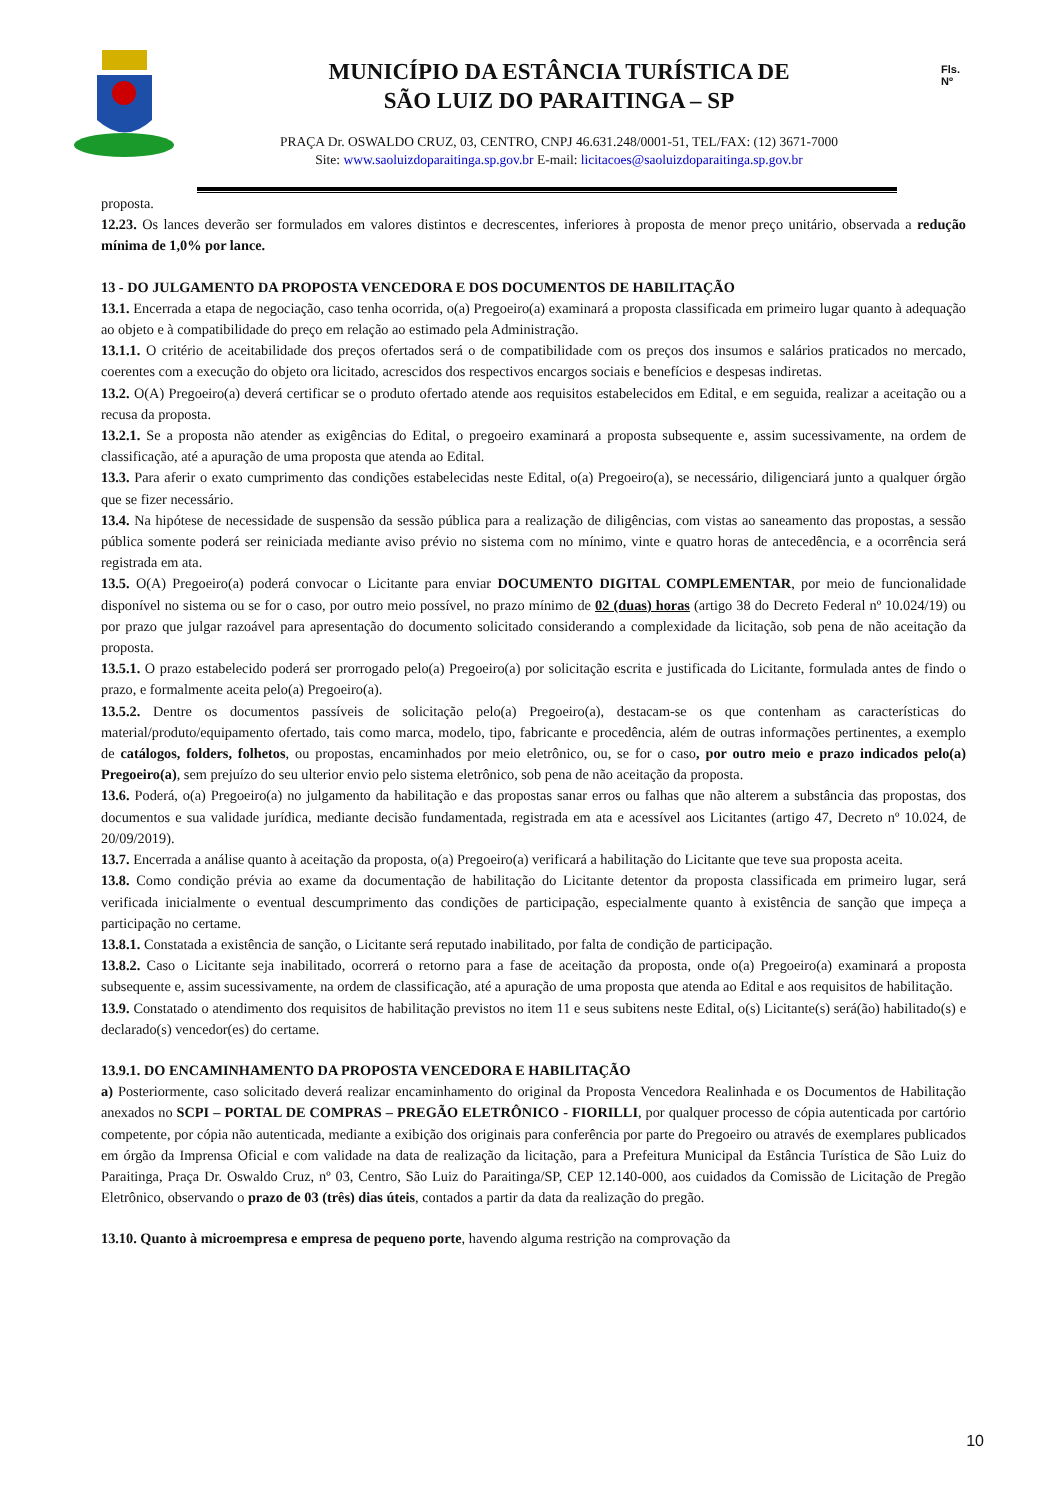MUNICÍPIO DA ESTÂNCIA TURÍSTICA DE
SÃO LUIZ DO PARAITINGA – SP
PRAÇA Dr. OSWALDO CRUZ, 03, CENTRO, CNPJ 46.631.248/0001-51, TEL/FAX: (12) 3671-7000
Site: www.saoluizdoparaitinga.sp.gov.br E-mail: licitacoes@saoluizdoparaitinga.sp.gov.br
Fls.
Nº
proposta.
12.23. Os lances deverão ser formulados em valores distintos e decrescentes, inferiores à proposta de menor preço unitário, observada a redução mínima de 1,0% por lance.
13 - DO JULGAMENTO DA PROPOSTA VENCEDORA E DOS DOCUMENTOS DE HABILITAÇÃO
13.1. Encerrada a etapa de negociação, caso tenha ocorrida, o(a) Pregoeiro(a) examinará a proposta classificada em primeiro lugar quanto à adequação ao objeto e à compatibilidade do preço em relação ao estimado pela Administração.
13.1.1. O critério de aceitabilidade dos preços ofertados será o de compatibilidade com os preços dos insumos e salários praticados no mercado, coerentes com a execução do objeto ora licitado, acrescidos dos respectivos encargos sociais e benefícios e despesas indiretas.
13.2. O(A) Pregoeiro(a) deverá certificar se o produto ofertado atende aos requisitos estabelecidos em Edital, e em seguida, realizar a aceitação ou a recusa da proposta.
13.2.1. Se a proposta não atender as exigências do Edital, o pregoeiro examinará a proposta subsequente e, assim sucessivamente, na ordem de classificação, até a apuração de uma proposta que atenda ao Edital.
13.3. Para aferir o exato cumprimento das condições estabelecidas neste Edital, o(a) Pregoeiro(a), se necessário, diligenciará junto a qualquer órgão que se fizer necessário.
13.4. Na hipótese de necessidade de suspensão da sessão pública para a realização de diligências, com vistas ao saneamento das propostas, a sessão pública somente poderá ser reiniciada mediante aviso prévio no sistema com no mínimo, vinte e quatro horas de antecedência, e a ocorrência será registrada em ata.
13.5. O(A) Pregoeiro(a) poderá convocar o Licitante para enviar DOCUMENTO DIGITAL COMPLEMENTAR, por meio de funcionalidade disponível no sistema ou se for o caso, por outro meio possível, no prazo mínimo de 02 (duas) horas (artigo 38 do Decreto Federal nº 10.024/19) ou por prazo que julgar razoável para apresentação do documento solicitado considerando a complexidade da licitação, sob pena de não aceitação da proposta.
13.5.1. O prazo estabelecido poderá ser prorrogado pelo(a) Pregoeiro(a) por solicitação escrita e justificada do Licitante, formulada antes de findo o prazo, e formalmente aceita pelo(a) Pregoeiro(a).
13.5.2. Dentre os documentos passíveis de solicitação pelo(a) Pregoeiro(a), destacam-se os que contenham as características do material/produto/equipamento ofertado, tais como marca, modelo, tipo, fabricante e procedência, além de outras informações pertinentes, a exemplo de catálogos, folders, folhetos, ou propostas, encaminhados por meio eletrônico, ou, se for o caso, por outro meio e prazo indicados pelo(a) Pregoeiro(a), sem prejuízo do seu ulterior envio pelo sistema eletrônico, sob pena de não aceitação da proposta.
13.6. Poderá, o(a) Pregoeiro(a) no julgamento da habilitação e das propostas sanar erros ou falhas que não alterem a substância das propostas, dos documentos e sua validade jurídica, mediante decisão fundamentada, registrada em ata e acessível aos Licitantes (artigo 47, Decreto nº 10.024, de 20/09/2019).
13.7. Encerrada a análise quanto à aceitação da proposta, o(a) Pregoeiro(a) verificará a habilitação do Licitante que teve sua proposta aceita.
13.8. Como condição prévia ao exame da documentação de habilitação do Licitante detentor da proposta classificada em primeiro lugar, será verificada inicialmente o eventual descumprimento das condições de participação, especialmente quanto à existência de sanção que impeça a participação no certame.
13.8.1. Constatada a existência de sanção, o Licitante será reputado inabilitado, por falta de condição de participação.
13.8.2. Caso o Licitante seja inabilitado, ocorrerá o retorno para a fase de aceitação da proposta, onde o(a) Pregoeiro(a) examinará a proposta subsequente e, assim sucessivamente, na ordem de classificação, até a apuração de uma proposta que atenda ao Edital e aos requisitos de habilitação.
13.9. Constatado o atendimento dos requisitos de habilitação previstos no item 11 e seus subitens neste Edital, o(s) Licitante(s) será(ão) habilitado(s) e declarado(s) vencedor(es) do certame.
13.9.1. DO ENCAMINHAMENTO DA PROPOSTA VENCEDORA E HABILITAÇÃO
a) Posteriormente, caso solicitado deverá realizar encaminhamento do original da Proposta Vencedora Realinhada e os Documentos de Habilitação anexados no SCPI – PORTAL DE COMPRAS – PREGÃO ELETRÔNICO - FIORILLI, por qualquer processo de cópia autenticada por cartório competente, por cópia não autenticada, mediante a exibição dos originais para conferência por parte do Pregoeiro ou através de exemplares publicados em órgão da Imprensa Oficial e com validade na data de realização da licitação, para a Prefeitura Municipal da Estância Turística de São Luiz do Paraitinga, Praça Dr. Oswaldo Cruz, nº 03, Centro, São Luiz do Paraitinga/SP, CEP 12.140-000, aos cuidados da Comissão de Licitação de Pregão Eletrônico, observando o prazo de 03 (três) dias úteis, contados a partir da data da realização do pregão.
13.10. Quanto à microempresa e empresa de pequeno porte, havendo alguma restrição na comprovação da
10